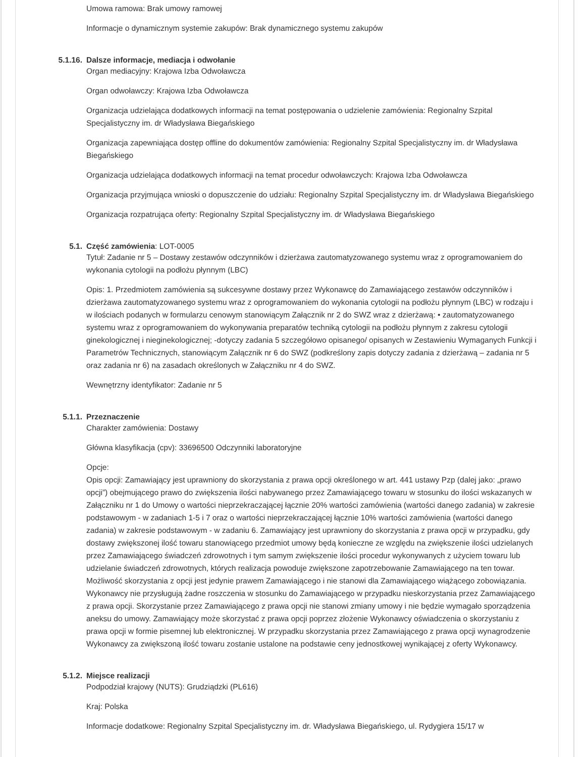Umowa ramowa: Brak umowy ramowej
Informacje o dynamicznym systemie zakupów: Brak dynamicznego systemu zakupów
5.1.16. Dalsze informacje, mediacja i odwołanie
Organ mediacyjny: Krajowa Izba Odwoławcza
Organ odwoławczy: Krajowa Izba Odwoławcza
Organizacja udzielająca dodatkowych informacji na temat postępowania o udzielenie zamówienia: Regionalny Szpital Specjalistyczny im. dr Władysława Biegańskiego
Organizacja zapewniająca dostęp offline do dokumentów zamówienia: Regionalny Szpital Specjalistyczny im. dr Władysława Biegańskiego
Organizacja udzielająca dodatkowych informacji na temat procedur odwoławczych: Krajowa Izba Odwoławcza
Organizacja przyjmująca wnioski o dopuszczenie do udziału: Regionalny Szpital Specjalistyczny im. dr Władysława Biegańskiego
Organizacja rozpatrująca oferty: Regionalny Szpital Specjalistyczny im. dr Władysława Biegańskiego
5.1. Część zamówienia: LOT-0005
Tytuł: Zadanie nr 5 – Dostawy zestawów odczynników i dzierżawa zautomatyzowanego systemu wraz z oprogramowaniem do wykonania cytologii na podłożu płynnym (LBC)
Opis: 1. Przedmiotem zamówienia są sukcesywne dostawy przez Wykonawcę do Zamawiającego zestawów odczynników i dzierżawa zautomatyzowanego systemu wraz z oprogramowaniem do wykonania cytologii na podłożu płynnym (LBC) w rodzaju i w ilościach podanych w formularzu cenowym stanowiącym Załącznik nr 2 do SWZ wraz z dzierżawą: • zautomatyzowanego systemu wraz z oprogramowaniem do wykonywania preparatów techniką cytologii na podłożu płynnym z zakresu cytologii ginekologicznej i nieginekologicznej; -dotyczy zadania 5 szczegółowo opisanego/ opisanych w Zestawieniu Wymaganych Funkcji i Parametrów Technicznych, stanowiącym Załącznik nr 6 do SWZ (podkreślony zapis dotyczy zadania z dzierżawą – zadania nr 5 oraz zadania nr 6) na zasadach określonych w Załączniku nr 4 do SWZ.
Wewnętrzny identyfikator: Zadanie nr 5
5.1.1. Przeznaczenie
Charakter zamówienia: Dostawy
Główna klasyfikacja (cpv): 33696500 Odczynniki laboratoryjne
Opcje:
Opis opcji: Zamawiający jest uprawniony do skorzystania z prawa opcji określonego w art. 441 ustawy Pzp (dalej jako: „prawo opcji”) obejmującego prawo do zwiększenia ilości nabywanego przez Zamawiającego towaru w stosunku do ilości wskazanych w Załączniku nr 1 do Umowy o wartości nieprzekraczającej łącznie 20% wartości zamówienia (wartości danego zadania) w zakresie podstawowym - w zadaniach 1-5 i 7 oraz o wartości nieprzekraczającej łącznie 10% wartości zamówienia (wartości danego zadania) w zakresie podstawowym - w zadaniu 6. Zamawiający jest uprawniony do skorzystania z prawa opcji w przypadku, gdy dostawy zwiększonej ilość towaru stanowiącego przedmiot umowy będą konieczne ze względu na zwiększenie ilości udzielanych przez Zamawiającego świadczeń zdrowotnych i tym samym zwiększenie ilości procedur wykonywanych z użyciem towaru lub udzielanie świadczeń zdrowotnych, których realizacja powoduje zwiększone zapotrzebowanie Zamawiającego na ten towar. Możliwość skorzystania z opcji jest jedynie prawem Zamawiającego i nie stanowi dla Zamawiającego wiążącego zobowiązania. Wykonawcy nie przysługują żadne roszczenia w stosunku do Zamawiającego w przypadku nieskorzystania przez Zamawiającego z prawa opcji. Skorzystanie przez Zamawiającego z prawa opcji nie stanowi zmiany umowy i nie będzie wymagało sporządzenia aneksu do umowy. Zamawiający może skorzystać z prawa opcji poprzez złożenie Wykonawcy oświadczenia o skorzystaniu z prawa opcji w formie pisemnej lub elektronicznej. W przypadku skorzystania przez Zamawiającego z prawa opcji wynagrodzenie Wykonawcy za zwiększoną ilość towaru zostanie ustalone na podstawie ceny jednostkowej wynikającej z oferty Wykonawcy.
5.1.2. Miejsce realizacji
Podpodział krajowy (NUTS): Grudziądzki (PL616)
Kraj: Polska
Informacje dodatkowe: Regionalny Szpital Specjalistyczny im. dr. Władysława Biegańskiego, ul. Rydygiera 15/17 w